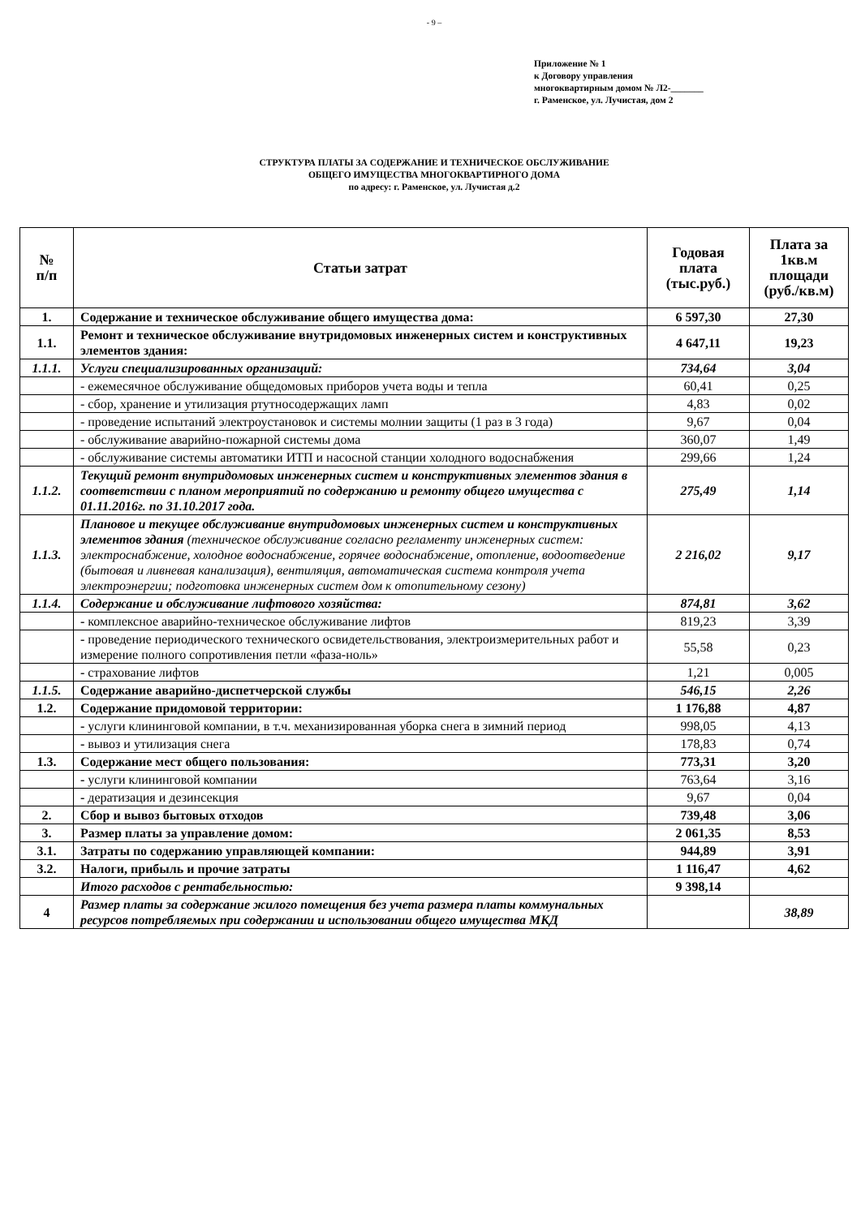- 9 –
Приложение № 1
к Договору управления
многоквартирным домом № Л2-_______
г. Раменское, ул. Лучистая, дом 2
СТРУКТУРА ПЛАТЫ ЗА СОДЕРЖАНИЕ И ТЕХНИЧЕСКОЕ ОБСЛУЖИВАНИЕ
ОБЩЕГО ИМУЩЕСТВА МНОГОКВАРТИРНОГО ДОМА
по адресу: г. Раменское, ул. Лучистая д.2
| № п/п | Статьи затрат | Годовая плата (тыс.руб.) | Плата за 1кв.м площади (руб./кв.м) |
| --- | --- | --- | --- |
| 1. | Содержание и техническое обслуживание общего имущества дома: | 6 597,30 | 27,30 |
| 1.1. | Ремонт и техническое обслуживание внутридомовых инженерных систем и конструктивных элементов здания: | 4 647,11 | 19,23 |
| 1.1.1. | Услуги специализированных организаций: | 734,64 | 3,04 |
| | - ежемесячное обслуживание общедомовых приборов учета воды и тепла | 60,41 | 0,25 |
| | - сбор, хранение и утилизация ртутносодержащих ламп | 4,83 | 0,02 |
| | - проведение испытаний электроустановок и системы молнии защиты (1 раз в 3 года) | 9,67 | 0,04 |
| | - обслуживание аварийно-пожарной системы дома | 360,07 | 1,49 |
| | - обслуживание системы автоматики ИТП и насосной станции холодного водоснабжения | 299,66 | 1,24 |
| 1.1.2. | Текущий ремонт внутридомовых инженерных систем и конструктивных элементов здания в соответствии с планом мероприятий по содержанию и ремонту общего имущества с 01.11.2016г. по 31.10.2017 года. | 275,49 | 1,14 |
| 1.1.3. | Плановое и текущее обслуживание внутридомовых инженерных систем и конструктивных элементов здания (техническое обслуживание согласно регламенту инженерных систем: электроснабжение, холодное водоснабжение, горячее водоснабжение, отопление, водоотведение (бытовая и ливневая канализация), вентиляция, автоматическая система контроля учета электроэнергии; подготовка инженерных систем дом к отопительному сезону) | 2 216,02 | 9,17 |
| 1.1.4. | Содержание и обслуживание лифтового хозяйства: | 874,81 | 3,62 |
| | - комплексное аварийно-техническое обслуживание лифтов | 819,23 | 3,39 |
| | - проведение периодического технического освидетельствования, электроизмерительных работ и измерение полного сопротивления петли «фаза-ноль» | 55,58 | 0,23 |
| | - страхование лифтов | 1,21 | 0,005 |
| 1.1.5. | Содержание аварийно-диспетчерской службы | 546,15 | 2,26 |
| 1.2. | Содержание придомовой территории: | 1 176,88 | 4,87 |
| | - услуги клининговой компании, в т.ч. механизированная уборка снега в зимний период | 998,05 | 4,13 |
| | - вывоз и утилизация снега | 178,83 | 0,74 |
| 1.3. | Содержание мест общего пользования: | 773,31 | 3,20 |
| | - услуги клининговой компании | 763,64 | 3,16 |
| | - дератизация и дезинсекция | 9,67 | 0,04 |
| 2. | Сбор и вывоз бытовых отходов | 739,48 | 3,06 |
| 3. | Размер платы за управление домом: | 2 061,35 | 8,53 |
| 3.1. | Затраты по содержанию управляющей компании: | 944,89 | 3,91 |
| 3.2. | Налоги, прибыль и прочие затраты | 1 116,47 | 4,62 |
| | Итого расходов с рентабельностью: | 9 398,14 | |
| 4 | Размер платы за содержание жилого помещения без учета размера платы коммунальных ресурсов потребляемых при содержании и использовании общего имущества МКД | | 38,89 |